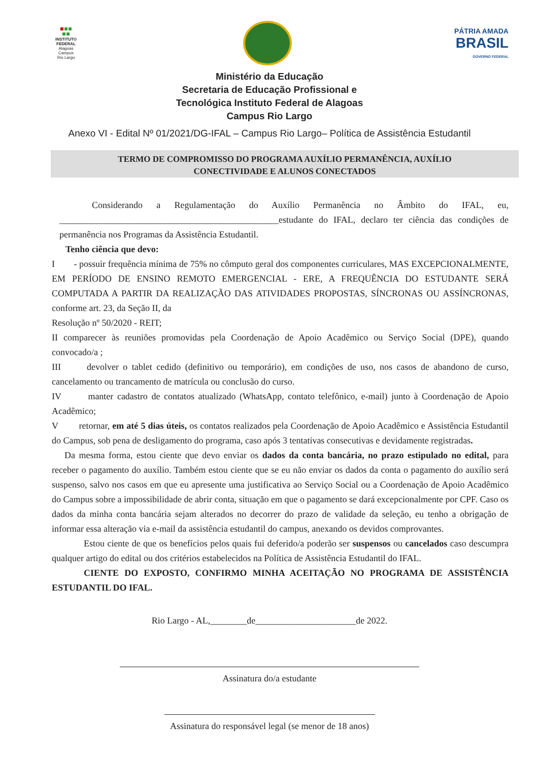INSTITUTO FEDERAL
Alagoas
Campus
Rio Largo
PÁTRIA AMADA
BRASIL
GOVERNO FEDERAL
Ministério da Educação
Secretaria de Educação Profissional e
Tecnológica Instituto Federal de Alagoas
Campus Rio Largo
Anexo VI - Edital Nº 01/2021/DG-IFAL – Campus Rio Largo– Política de Assistência Estudantil
TERMO DE COMPROMISSO DO PROGRAMA AUXÍLIO PERMANÊNCIA, AUXÍLIO
CONECTIVIDADE E ALUNOS CONECTADOS
Considerando a Regulamentação do Auxílio Permanência no Âmbito do IFAL, eu, ________________________________________________estudante do IFAL, declaro ter ciência das condições de permanência nos Programas da Assistência Estudantil.
Tenho ciência que devo:
I - possuir frequência mínima de 75% no cômputo geral dos componentes curriculares, MAS EXCEPCIONALMENTE, EM PERÍODO DE ENSINO REMOTO EMERGENCIAL - ERE, A FREQUÊNCIA DO ESTUDANTE SERÁ COMPUTADA A PARTIR DA REALIZAÇÃO DAS ATIVIDADES PROPOSTAS, SÍNCRONAS OU ASSÍNCRONAS, conforme art. 23, da Seção II, da
Resolução nº 50/2020 - REIT;
II comparecer às reuniões promovidas pela Coordenação de Apoio Acadêmico ou Serviço Social (DPE), quando convocado/a ;
III devolver o tablet cedido (definitivo ou temporário), em condições de uso, nos casos de abandono de curso, cancelamento ou trancamento de matrícula ou conclusão do curso.
IV manter cadastro de contatos atualizado (WhatsApp, contato telefônico, e-mail) junto à Coordenação de Apoio Acadêmico;
V retornar, em até 5 dias úteis, os contatos realizados pela Coordenação de Apoio Acadêmico e Assistência Estudantil do Campus, sob pena de desligamento do programa, caso após 3 tentativas consecutivas e devidamente registradas.
Da mesma forma, estou ciente que devo enviar os dados da conta bancária, no prazo estipulado no edital, para receber o pagamento do auxílio. Também estou ciente que se eu não enviar os dados da conta o pagamento do auxílio será suspenso, salvo nos casos em que eu apresente uma justificativa ao Serviço Social ou a Coordenação de Apoio Acadêmico do Campus sobre a impossibilidade de abrir conta, situação em que o pagamento se dará excepcionalmente por CPF. Caso os dados da minha conta bancária sejam alterados no decorrer do prazo de validade da seleção, eu tenho a obrigação de informar essa alteração via e-mail da assistência estudantil do campus, anexando os devidos comprovantes.
Estou ciente de que os benefícios pelos quais fui deferido/a poderão ser suspensos ou cancelados caso descumpra qualquer artigo do edital ou dos critérios estabelecidos na Política de Assistência Estudantil do IFAL.
CIENTE DO EXPOSTO, CONFIRMO MINHA ACEITAÇÃO NO PROGRAMA DE ASSISTÊNCIA ESTUDANTIL DO IFAL.
Rio Largo - AL,________de______________________de 2022.
Assinatura do/a estudante
Assinatura do responsável legal (se menor de 18 anos)